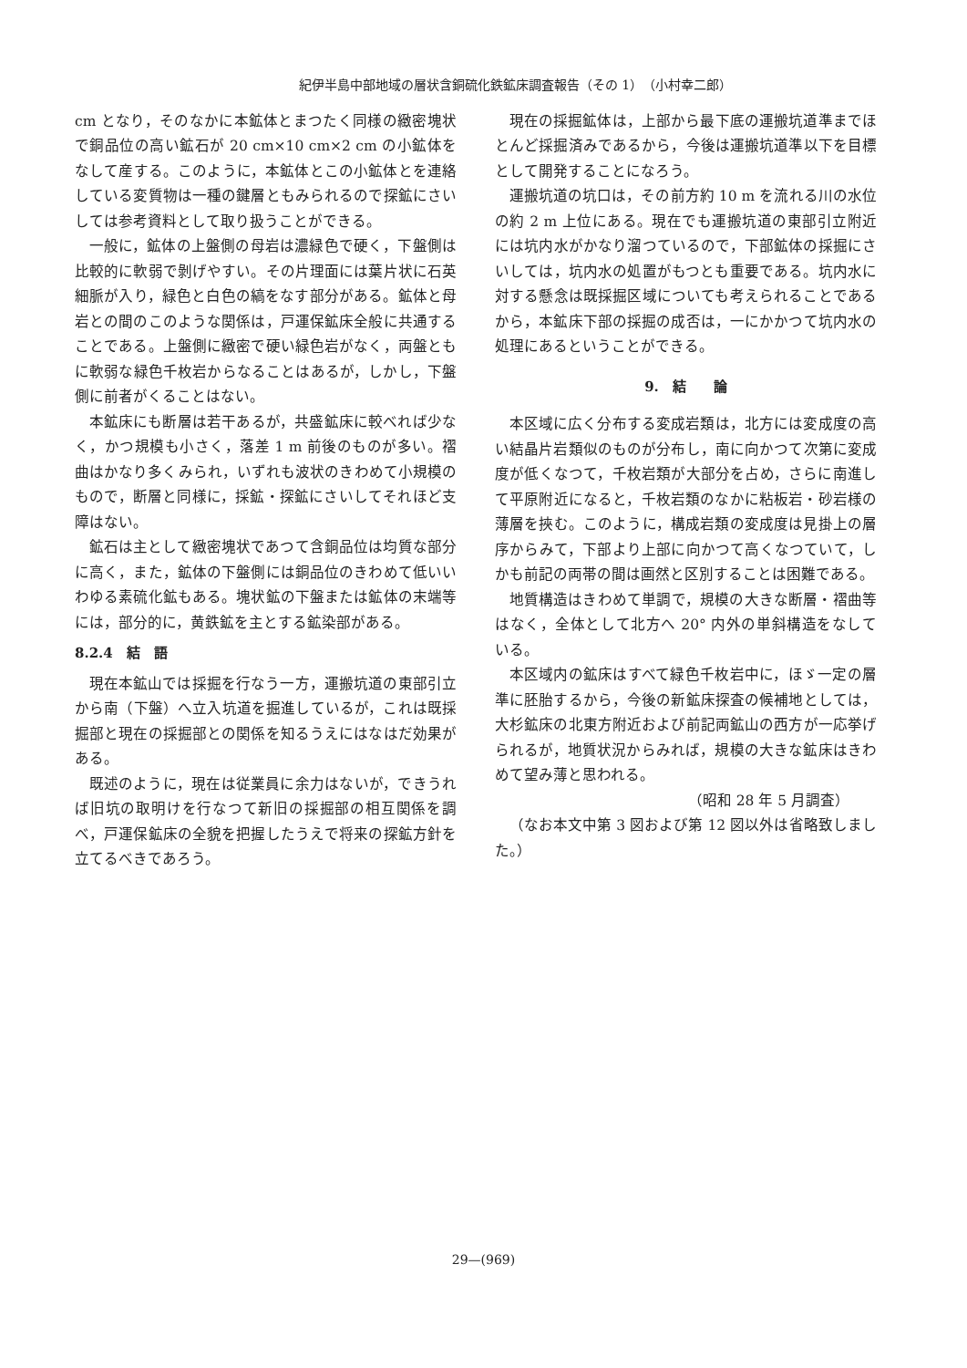紀伊半島中部地域の層状含銅硫化鉄鉱床調査報告（その 1）　（小村幸二郎）
cm となり，そのなかに本鉱体とまつたく同様の緻密塊状で銅品位の高い鉱石が 20 cm×10 cm×2 cm の小鉱体をなして産する。このように，本鉱体とこの小鉱体とを連絡している変質物は一種の鍵層ともみられるので探鉱にさいしては参考資料として取り扱うことができる。
一般に，鉱体の上盤側の母岩は濃緑色で硬く，下盤側は比較的に軟弱で剝げやすい。その片理面には葉片状に石英細脈が入り，緑色と白色の縞をなす部分がある。鉱体と母岩との間のこのような関係は，戸運保鉱床全般に共通することである。上盤側に緻密で硬い緑色岩がなく，両盤ともに軟弱な緑色千枚岩からなることはあるが，しかし，下盤側に前者がくることはない。
本鉱床にも断層は若干あるが，共盛鉱床に較べれば少なく，かつ規模も小さく，落差 1 m 前後のものが多い。褶曲はかなり多くみられ，いずれも波状のきわめて小規模のもので，断層と同様に，採鉱・探鉱にさいしてそれほど支障はない。
鉱石は主として緻密塊状であつて含銅品位は均質な部分に高く，また，鉱体の下盤側には銅品位のきわめて低いいわゆる素硫化鉱もある。塊状鉱の下盤または鉱体の末端等には，部分的に，黄鉄鉱を主とする鉱染部がある。
8.2.4　結　語
現在本鉱山では採掘を行なう一方，運搬坑道の東部引立から南（下盤）へ立入坑道を掘進しているが，これは既採掘部と現在の採掘部との関係を知るうえにはなはだ効果がある。
既述のように，現在は従業員に余力はないが，できうれば旧坑の取明けを行なつて新旧の採掘部の相互関係を調べ，戸運保鉱床の全貌を把握したうえで将来の探鉱方針を立てるべきであろう。
現在の採掘鉱体は，上部から最下底の運搬坑道準までほとんど採掘済みであるから，今後は運搬坑道準以下を目標として開発することになろう。
運搬坑道の坑口は，その前方約 10 m を流れる川の水位の約 2 m 上位にある。現在でも運搬坑道の東部引立附近には坑内水がかなり溜つているので，下部鉱体の採掘にさいしては，坑内水の処置がもつとも重要である。坑内水に対する懸念は既採掘区域についても考えられることであるから，本鉱床下部の採掘の成否は，一にかかつて坑内水の処理にあるということができる。
9.　結　　論
本区域に広く分布する変成岩類は，北方には変成度の高い結晶片岩類似のものが分布し，南に向かつて次第に変成度が低くなつて，千枚岩類が大部分を占め，さらに南進して平原附近になると，千枚岩類のなかに粘板岩・砂岩様の薄層を挾む。このように，構成岩類の変成度は見掛上の層序からみて，下部より上部に向かつて高くなつていて，しかも前記の両帯の間は画然と区別することは困難である。
地質構造はきわめて単調で，規模の大きな断層・褶曲等はなく，全体として北方へ 20° 内外の単斜構造をなしている。
本区域内の鉱床はすべて緑色千枚岩中に，ほゞ一定の層準に胚胎するから，今後の新鉱床探査の候補地としては，大杉鉱床の北東方附近および前記両鉱山の西方が一応挙げられるが，地質状況からみれば，規模の大きな鉱床はきわめて望み薄と思われる。
（昭和 28 年 5 月調査）
（なお本文中第 3 図および第 12 図以外は省略致しました。）
29—(969)